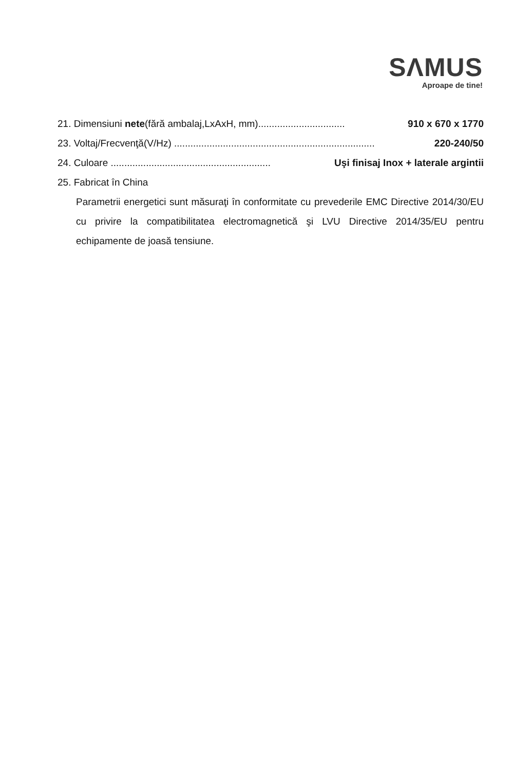SΛMUS
Aproape de tine!
21. Dimensiuni nete(fără ambalaj,LxAxH, mm)................................ 910 x 670 x 1770
23. Voltaj/Frecvenţă(V/Hz) .......................................................................... 220-240/50
24. Culoare ........................................................... Uşi finisaj Inox + laterale argintii
25. Fabricat în China
Parametrii energetici sunt măsuraţi în conformitate cu prevederile EMC Directive 2014/30/EU cu privire la compatibilitatea electromagnetică şi LVU Directive 2014/35/EU pentru echipamente de joasă tensiune.